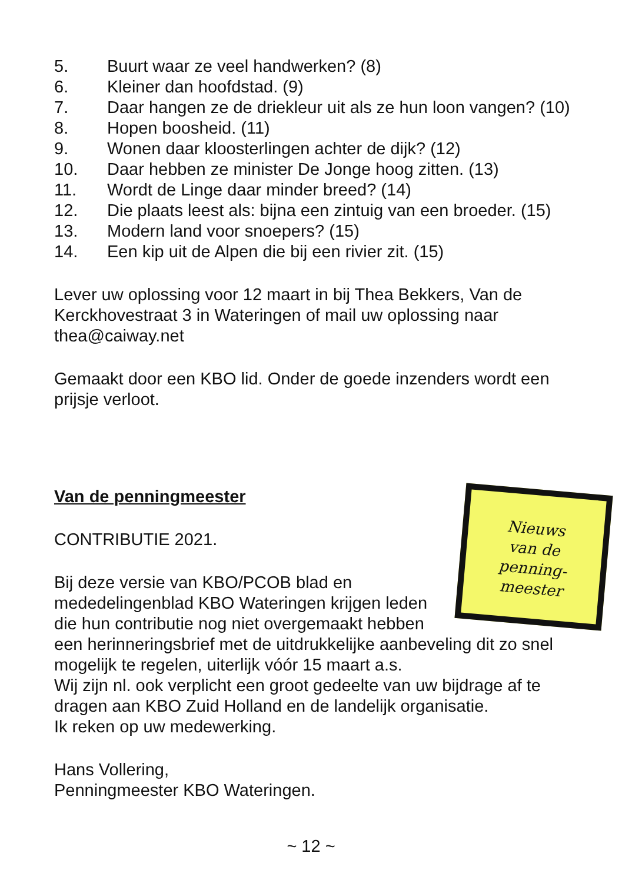5. Buurt waar ze veel handwerken? (8)
6. Kleiner dan hoofdstad. (9)
7. Daar hangen ze de driekleur uit als ze hun loon vangen? (10)
8. Hopen boosheid. (11)
9. Wonen daar kloosterlingen achter de dijk? (12)
10. Daar hebben ze minister De Jonge hoog zitten. (13)
11. Wordt de Linge daar minder breed? (14)
12. Die plaats leest als: bijna een zintuig van een broeder. (15)
13. Modern land voor snoepers? (15)
14. Een kip uit de Alpen die bij een rivier zit. (15)
Lever uw oplossing voor 12 maart in bij Thea Bekkers, Van de Kerckhovestraat 3 in Wateringen of mail uw oplossing naar thea@caiway.net
Gemaakt door een KBO lid. Onder de goede inzenders wordt een prijsje verloot.
Van de penningmeester
Nieuws
van de
penning-
meester
CONTRIBUTIE 2021.
Bij deze versie van KBO/PCOB blad en mededelingenblad KBO Wateringen krijgen leden die hun contributie nog niet overgemaakt hebben een herinneringsbrief met de uitdrukkelijke aanbeveling dit zo snel mogelijk te regelen, uiterlijk vóór 15 maart a.s.
Wij zijn nl. ook verplicht een groot gedeelte van uw bijdrage af te dragen aan KBO Zuid Holland en de landelijk organisatie.
Ik reken op uw medewerking.
Hans Vollering,
Penningmeester KBO Wateringen.
~ 12 ~